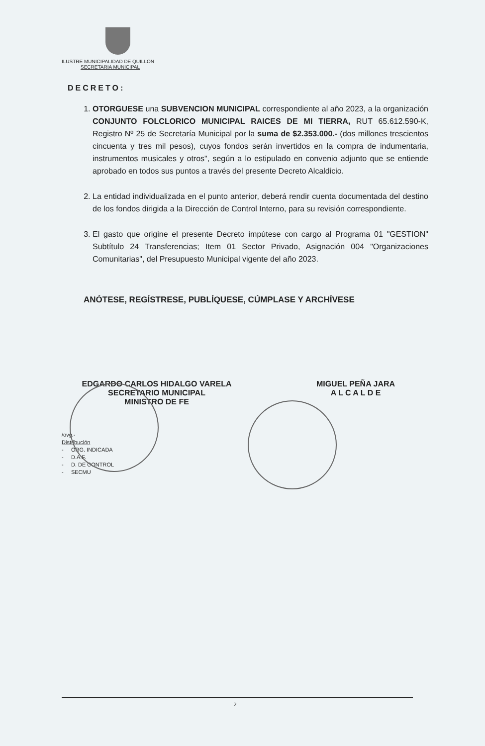ILUSTRE MUNICIPALIDAD DE QUILLON
SECRETARIA MUNICIPAL
DECRETO:
1. OTORGUESE una SUBVENCION MUNICIPAL correspondiente al año 2023, a la organización CONJUNTO FOLCLORICO MUNICIPAL RAICES DE MI TIERRA, RUT 65.612.590-K, Registro Nº 25 de Secretaría Municipal por la suma de $2.353.000.- (dos millones trescientos cincuenta y tres mil pesos), cuyos fondos serán invertidos en la compra de indumentaria, instrumentos musicales y otros", según a lo estipulado en convenio adjunto que se entiende aprobado en todos sus puntos a través del presente Decreto Alcaldicio.
2. La entidad individualizada en el punto anterior, deberá rendir cuenta documentada del destino de los fondos dirigida a la Dirección de Control Interno, para su revisión correspondiente.
3. El gasto que origine el presente Decreto impútese con cargo al Programa 01 "GESTION" Subtítulo 24 Transferencias; Item 01 Sector Privado, Asignación 004 "Organizaciones Comunitarias", del Presupuesto Municipal vigente del año 2023.
ANÓTESE, REGÍSTRESE, PUBLÍQUESE, CÚMPLASE Y ARCHÍVESE
EDGARDO CARLOS HIDALGO VARELA
SECRETARIO MUNICIPAL
MINISTRO DE FE
MIGUEL PEÑA JARA
A L C A L D E
/ovg.-
Distribución
- ORG. INDICADA
- D.A.F.
- D. DE CONTROL
- SECMU
2